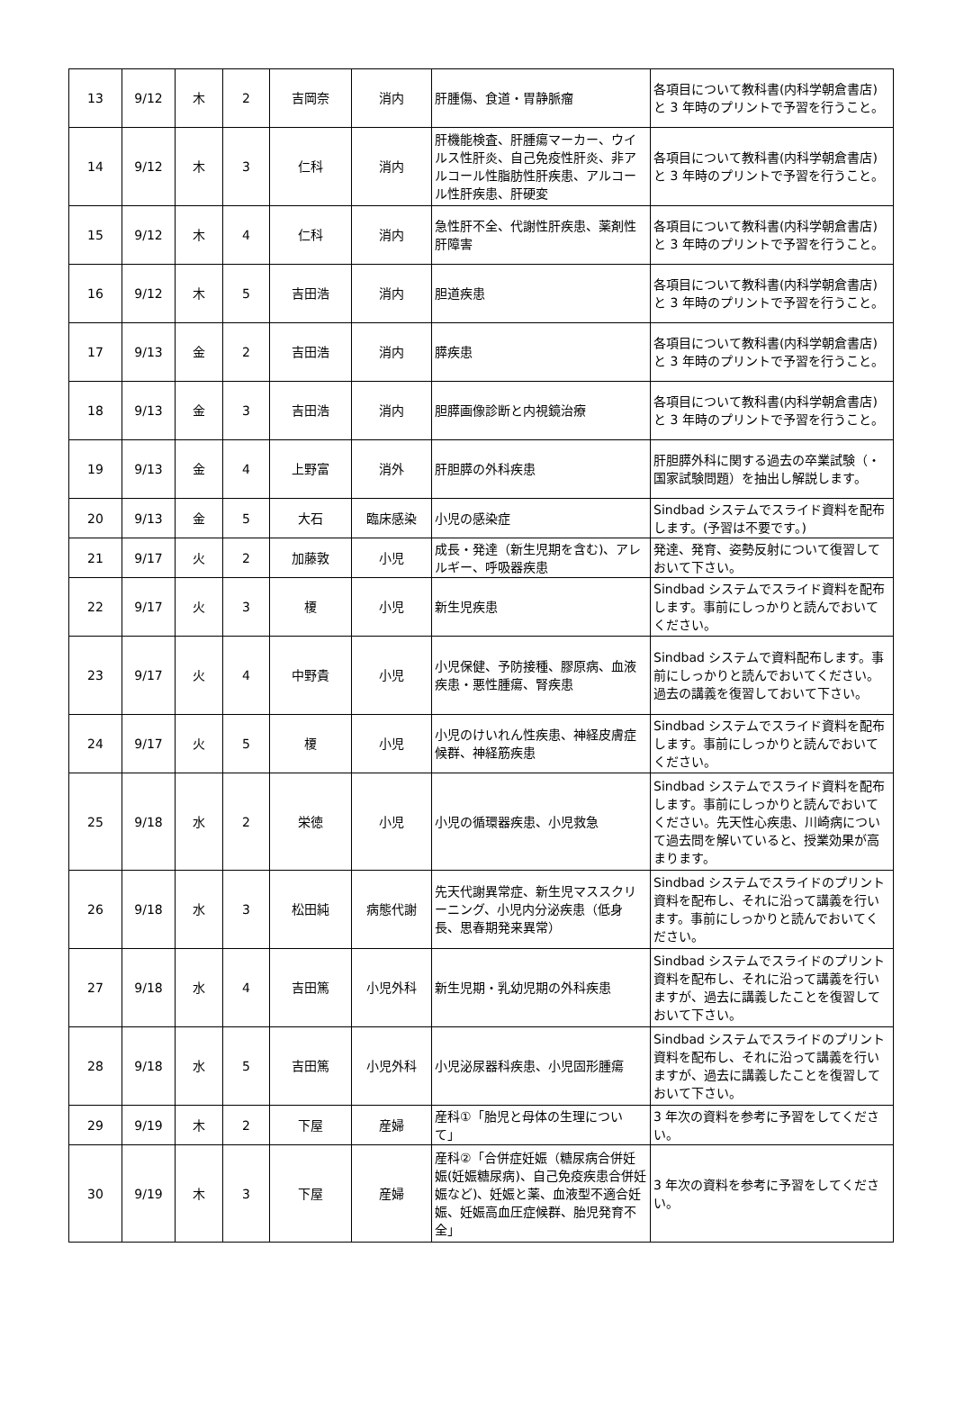| 13 | 9/12 | 木 | 2 | 吉岡奈 | 消内 | 肝腫傷、食道・胃静脈瘤 | 各項目について教科書(内科学朝倉書店) と 3 年時のプリントで予習を行うこと。 |
| 14 | 9/12 | 木 | 3 | 仁科 | 消内 | 肝機能検査、肝腫瘍マーカー、ウイルス性肝炎、自己免疫性肝炎、非アルコール性脂肪性肝疾患、アルコール性肝疾患、肝硬変 | 各項目について教科書(内科学朝倉書店) と 3 年時のプリントで予習を行うこと。 |
| 15 | 9/12 | 木 | 4 | 仁科 | 消内 | 急性肝不全、代謝性肝疾患、薬剤性肝障害 | 各項目について教科書(内科学朝倉書店) と 3 年時のプリントで予習を行うこと。 |
| 16 | 9/12 | 木 | 5 | 吉田浩 | 消内 | 胆道疾患 | 各項目について教科書(内科学朝倉書店) と 3 年時のプリントで予習を行うこと。 |
| 17 | 9/13 | 金 | 2 | 吉田浩 | 消内 | 膵疾患 | 各項目について教科書(内科学朝倉書店) と 3 年時のプリントで予習を行うこと。 |
| 18 | 9/13 | 金 | 3 | 吉田浩 | 消内 | 胆膵画像診断と内視鏡治療 | 各項目について教科書(内科学朝倉書店) と 3 年時のプリントで予習を行うこと。 |
| 19 | 9/13 | 金 | 4 | 上野富 | 消外 | 肝胆膵の外科疾患 | 肝胆膵外科に関する過去の卒業試験（・国家試験問題）を抽出し解説します。 |
| 20 | 9/13 | 金 | 5 | 大石 | 臨床感染 | 小児の感染症 | Sindbad システムでスライド資料を配布します。(予習は不要です。) |
| 21 | 9/17 | 火 | 2 | 加藤敦 | 小児 | 成長・発達（新生児期を含む)、アレルギー、呼吸器疾患 | 発達、発育、姿勢反射について復習しておいて下さい。 |
| 22 | 9/17 | 火 | 3 | 榎 | 小児 | 新生児疾患 | Sindbad システムでスライド資料を配布します。事前にしっかりと読んでおいてください。 |
| 23 | 9/17 | 火 | 4 | 中野貴 | 小児 | 小児保健、予防接種、膠原病、血液疾患・悪性腫瘍、腎疾患 | Sindbad システムで資料配布します。事前にしっかりと読んでおいてください。過去の講義を復習しておいて下さい。 |
| 24 | 9/17 | 火 | 5 | 榎 | 小児 | 小児のけいれん性疾患、神経皮膚症候群、神経筋疾患 | Sindbad システムでスライド資料を配布します。事前にしっかりと読んでおいてください。 |
| 25 | 9/18 | 水 | 2 | 栄徳 | 小児 | 小児の循環器疾患、小児救急 | Sindbad システムでスライド資料を配布します。事前にしっかりと読んでおいてください。先天性心疾患、川崎病について過去問を解いていると、授業効果が高まります。 |
| 26 | 9/18 | 水 | 3 | 松田純 | 病態代謝 | 先天代謝異常症、新生児マススクリーニング、小児内分泌疾患（低身長、思春期発来異常） | Sindbad システムでスライドのプリント資料を配布し、それに沿って講義を行います。事前にしっかりと読んでおいてください。 |
| 27 | 9/18 | 水 | 4 | 吉田篤 | 小児外科 | 新生児期・乳幼児期の外科疾患 | Sindbad システムでスライドのプリント資料を配布し、それに沿って講義を行いますが、過去に講義したことを復習しておいて下さい。 |
| 28 | 9/18 | 水 | 5 | 吉田篤 | 小児外科 | 小児泌尿器科疾患、小児固形腫瘍 | Sindbad システムでスライドのプリント資料を配布し、それに沿って講義を行いますが、過去に講義したことを復習しておいて下さい。 |
| 29 | 9/19 | 木 | 2 | 下屋 | 産婦 | 産科①「胎児と母体の生理について」 | 3 年次の資料を参考に予習をしてください。 |
| 30 | 9/19 | 木 | 3 | 下屋 | 産婦 | 産科②「合併症妊娠（糖尿病合併妊娠(妊娠糖尿病)、自己免疫疾患合併妊娠など)、妊娠と薬、血液型不適合妊娠、妊娠高血圧症候群、胎児発育不全」 | 3 年次の資料を参考に予習をしてください。 |